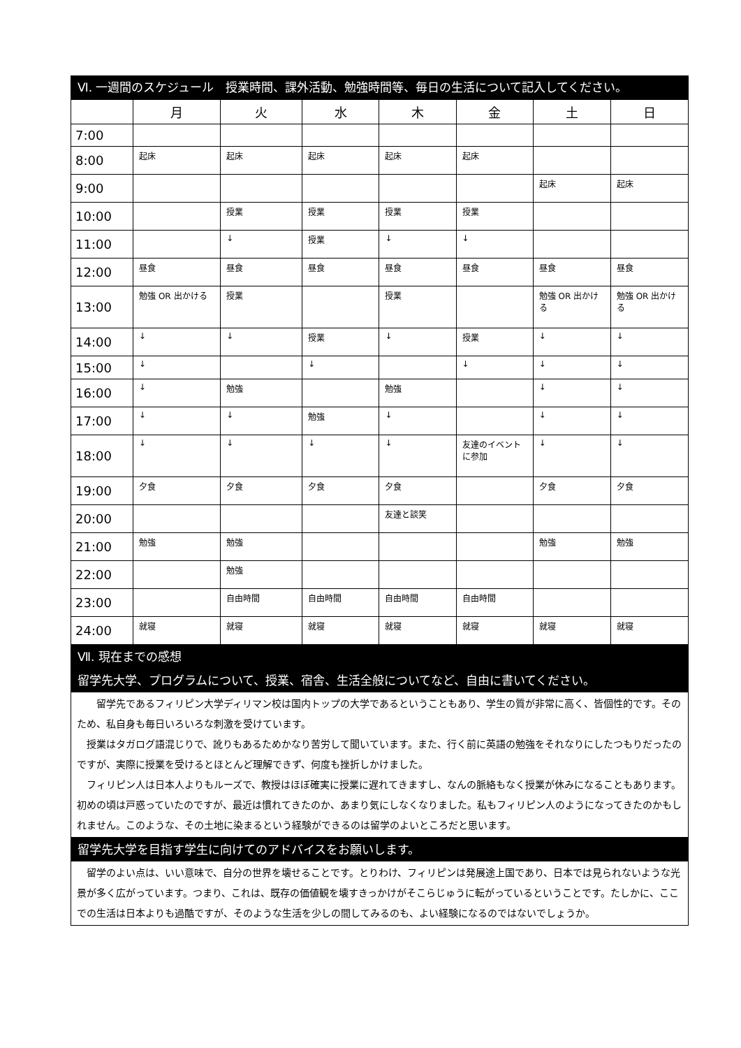Ⅵ. 一週間のスケジュール　授業時間、課外活動、勉強時間等、毎日の生活について記入してください。
| | 月 | 火 | 水 | 木 | 金 | 土 | 日 |
| --- | --- | --- | --- | --- | --- | --- | --- |
| 7:00 | | | | | | | |
| 8:00 | 起床 | 起床 | 起床 | 起床 | 起床 | | |
| 9:00 | | | | | | 起床 | 起床 |
| 10:00 | | 授業 | 授業 | 授業 | 授業 | | |
| 11:00 | | ↓ | 授業 | ↓ | ↓ | | |
| 12:00 | 昼食 | 昼食 | 昼食 | 昼食 | 昼食 | 昼食 | 昼食 |
| 13:00 | 勉強 OR 出かける | 授業 | | 授業 | | 勉強 OR 出かける | 勉強 OR 出かける |
| 14:00 | ↓ | ↓ | 授業 | ↓ | 授業 | ↓ | ↓ |
| 15:00 | ↓ | | ↓ | | ↓ | ↓ | ↓ |
| 16:00 | ↓ | 勉強 | | 勉強 | | ↓ | ↓ |
| 17:00 | ↓ | ↓ | 勉強 | ↓ | | ↓ | ↓ |
| 18:00 | ↓ | ↓ | ↓ | ↓ | 友達のイベントに参加 | ↓ | ↓ |
| 19:00 | 夕食 | 夕食 | 夕食 | 夕食 | | 夕食 | 夕食 |
| 20:00 | | | | 友達と談笑 | | | |
| 21:00 | 勉強 | 勉強 | | | | 勉強 | 勉強 |
| 22:00 | | 勉強 | | | | | |
| 23:00 | | 自由時間 | 自由時間 | 自由時間 | 自由時間 | | |
| 24:00 | 就寝 | 就寝 | 就寝 | 就寝 | 就寝 | 就寝 | 就寝 |
Ⅶ. 現在までの感想
留学先大学、プログラムについて、授業、宿舎、生活全般についてなど、自由に書いてください。
　　留学先であるフィリピン大学ディリマン校は国内トップの大学であるということもあり、学生の質が非常に高く、皆個性的です。そのため、私自身も毎日いろいろな刺激を受けています。
　授業はタガログ語混じりで、訛りもあるためかなり苦労して聞いています。また、行く前に英語の勉強をそれなりにしたつもりだったのですが、実際に授業を受けるとほとんど理解できず、何度も挫折しかけました。
　フィリピン人は日本人よりもルーズで、教授はほぼ確実に授業に遅れてきますし、なんの脈絡もなく授業が休みになることもあります。初めの頃は戸惑っていたのですが、最近は慣れてきたのか、あまり気にしなくなりました。私もフィリピン人のようになってきたのかもしれません。このような、その土地に染まるという経験ができるのは留学のよいところだと思います。
留学先大学を目指す学生に向けてのアドバイスをお願いします。
　留学のよい点は、いい意味で、自分の世界を壊せることです。とりわけ、フィリピンは発展途上国であり、日本では見られないような光景が多く広がっています。つまり、これは、既存の価値観を壊すきっかけがそこらじゅうに転がっているということです。たしかに、ここでの生活は日本よりも過酷ですが、そのような生活を少しの間してみるのも、よい経験になるのではないでしょうか。